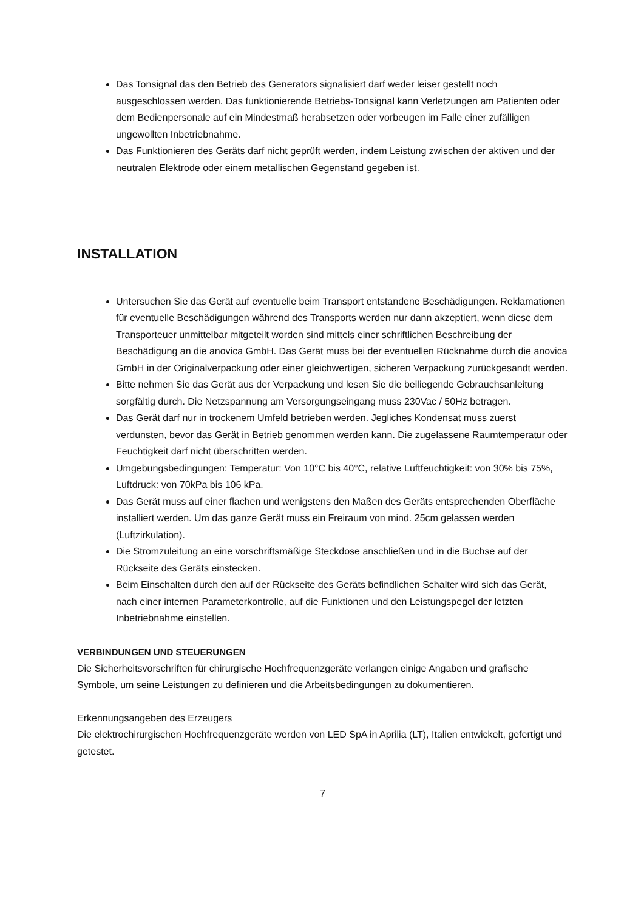Das Tonsignal das den Betrieb des Generators signalisiert darf weder leiser gestellt noch ausgeschlossen werden. Das funktionierende Betriebs-Tonsignal kann Verletzungen am Patienten oder dem Bedienpersonale auf ein Mindestmaß herabsetzen oder vorbeugen im Falle einer zufälligen ungewollten Inbetriebnahme.
Das Funktionieren des Geräts darf nicht geprüft werden, indem Leistung zwischen der aktiven und der neutralen Elektrode oder einem metallischen Gegenstand gegeben ist.
INSTALLATION
Untersuchen Sie das Gerät auf eventuelle beim Transport entstandene Beschädigungen. Reklamationen für eventuelle Beschädigungen während des Transports werden nur dann akzeptiert, wenn diese dem Transporteuer unmittelbar mitgeteilt worden sind mittels einer schriftlichen Beschreibung der Beschädigung an die anovica GmbH. Das Gerät muss bei der eventuellen Rücknahme durch die anovica GmbH in der Originalverpackung oder einer gleichwertigen, sicheren Verpackung zurückgesandt werden.
Bitte nehmen Sie das Gerät aus der Verpackung und lesen Sie die beiliegende Gebrauchsanleitung sorgfältig durch. Die Netzspannung am Versorgungseingang muss 230Vac / 50Hz betragen.
Das Gerät darf nur in trockenem Umfeld betrieben werden. Jegliches Kondensat muss zuerst verdunsten, bevor das Gerät in Betrieb genommen werden kann. Die zugelassene Raumtemperatur oder Feuchtigkeit darf nicht überschritten werden.
Umgebungsbedingungen: Temperatur: Von 10°C bis 40°C, relative Luftfeuchtigkeit: von 30% bis 75%, Luftdruck: von 70kPa bis 106 kPa.
Das Gerät muss auf einer flachen und wenigstens den Maßen des Geräts entsprechenden Oberfläche installiert werden. Um das ganze Gerät muss ein Freiraum von mind. 25cm gelassen werden (Luftzirkulation).
Die Stromzuleitung an eine vorschriftsmäßige Steckdose anschließen und in die Buchse auf der Rückseite des Geräts einstecken.
Beim Einschalten durch den auf der Rückseite des Geräts befindlichen Schalter wird sich das Gerät, nach einer internen Parameterkontrolle, auf die Funktionen und den Leistungspegel der letzten Inbetriebnahme einstellen.
VERBINDUNGEN UND STEUERUNGEN
Die Sicherheitsvorschriften für chirurgische Hochfrequenzgeräte verlangen einige Angaben und grafische Symbole, um seine Leistungen zu definieren und die Arbeitsbedingungen zu dokumentieren.
Erkennungsangeben des Erzeugers
Die elektrochirurgischen Hochfrequenzgeräte werden von LED SpA in Aprilia (LT), Italien entwickelt, gefertigt und getestet.
7